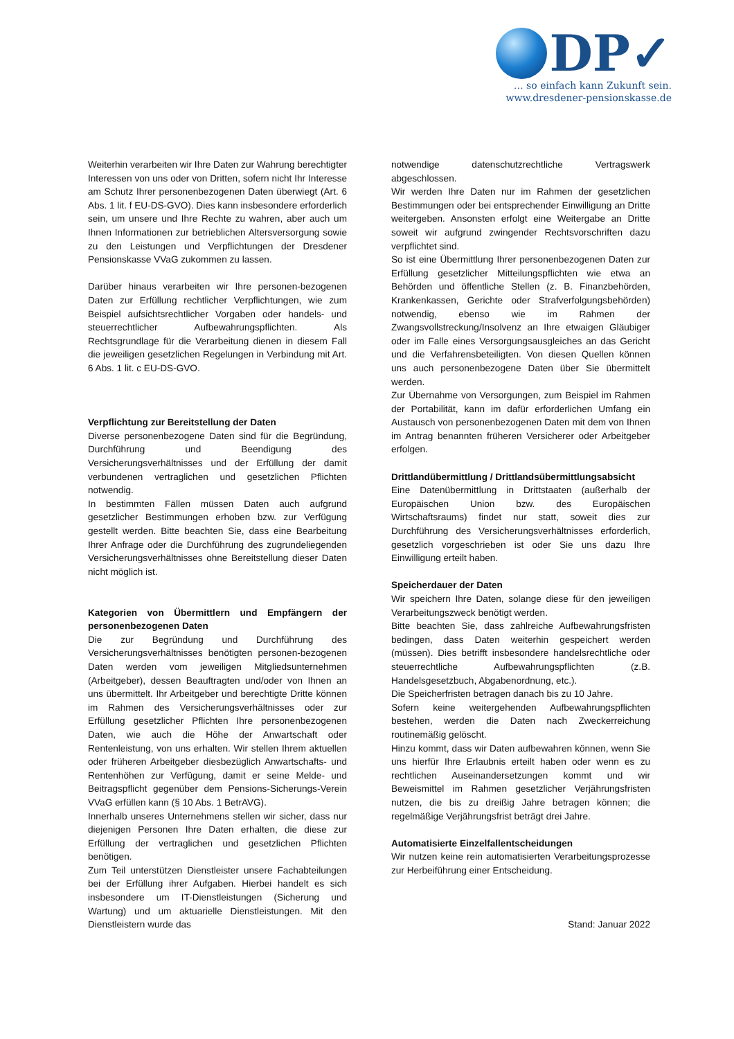DP✓
… so einfach kann Zukunft sein.
www.dresdener-pensionskasse.de
Weiterhin verarbeiten wir Ihre Daten zur Wahrung berechtigter Interessen von uns oder von Dritten, sofern nicht Ihr Interesse am Schutz Ihrer personenbezogenen Daten überwiegt (Art. 6 Abs. 1 lit. f EU-DS-GVO). Dies kann insbesondere erforderlich sein, um unsere und Ihre Rechte zu wahren, aber auch um Ihnen Informationen zur betrieblichen Altersversorgung sowie zu den Leistungen und Verpflichtungen der Dresdener Pensionskasse VVaG zukommen zu lassen.
Darüber hinaus verarbeiten wir Ihre personen-bezogenen Daten zur Erfüllung rechtlicher Verpflichtungen, wie zum Beispiel aufsichtsrechtlicher Vorgaben oder handels- und steuerrechtlicher Aufbewahrungspflichten. Als Rechtsgrundlage für die Verarbeitung dienen in diesem Fall die jeweiligen gesetzlichen Regelungen in Verbindung mit Art. 6 Abs. 1 lit. c EU-DS-GVO.
Verpflichtung zur Bereitstellung der Daten
Diverse personenbezogene Daten sind für die Begründung, Durchführung und Beendigung des Versicherungsverhältnisses und der Erfüllung der damit verbundenen vertraglichen und gesetzlichen Pflichten notwendig.
In bestimmten Fällen müssen Daten auch aufgrund gesetzlicher Bestimmungen erhoben bzw. zur Verfügung gestellt werden. Bitte beachten Sie, dass eine Bearbeitung Ihrer Anfrage oder die Durchführung des zugrundeliegenden Versicherungsverhältnisses ohne Bereitstellung dieser Daten nicht möglich ist.
Kategorien von Übermittlern und Empfängern der personenbezogenen Daten
Die zur Begründung und Durchführung des Versicherungsverhältnisses benötigten personen-bezogenen Daten werden vom jeweiligen Mitgliedsunternehmen (Arbeitgeber), dessen Beauftragten und/oder von Ihnen an uns übermittelt. Ihr Arbeitgeber und berechtigte Dritte können im Rahmen des Versicherungsverhältnisses oder zur Erfüllung gesetzlicher Pflichten Ihre personenbezogenen Daten, wie auch die Höhe der Anwartschaft oder Rentenleistung, von uns erhalten. Wir stellen Ihrem aktuellen oder früheren Arbeitgeber diesbezüglich Anwartschafts- und Rentenhöhen zur Verfügung, damit er seine Melde- und Beitragspflicht gegenüber dem Pensions-Sicherungs-Verein VVaG erfüllen kann (§ 10 Abs. 1 BetrAVG).
Innerhalb unseres Unternehmens stellen wir sicher, dass nur diejenigen Personen Ihre Daten erhalten, die diese zur Erfüllung der vertraglichen und gesetzlichen Pflichten benötigen.
Zum Teil unterstützen Dienstleister unsere Fachabteilungen bei der Erfüllung ihrer Aufgaben. Hierbei handelt es sich insbesondere um IT-Dienstleistungen (Sicherung und Wartung) und um aktuarielle Dienstleistungen. Mit den Dienstleistern wurde das
notwendige datenschutzrechtliche Vertragswerk abgeschlossen.
Wir werden Ihre Daten nur im Rahmen der gesetzlichen Bestimmungen oder bei entsprechender Einwilligung an Dritte weitergeben. Ansonsten erfolgt eine Weitergabe an Dritte soweit wir aufgrund zwingender Rechtsvorschriften dazu verpflichtet sind.
So ist eine Übermittlung Ihrer personenbezogenen Daten zur Erfüllung gesetzlicher Mitteilungspflichten wie etwa an Behörden und öffentliche Stellen (z. B. Finanzbehörden, Krankenkassen, Gerichte oder Strafverfolgungsbehörden) notwendig, ebenso wie im Rahmen der Zwangsvollstreckung/Insolvenz an Ihre etwaigen Gläubiger oder im Falle eines Versorgungsausgleiches an das Gericht und die Verfahrensbeteiligten. Von diesen Quellen können uns auch personenbezogene Daten über Sie übermittelt werden.
Zur Übernahme von Versorgungen, zum Beispiel im Rahmen der Portabilität, kann im dafür erforderlichen Umfang ein Austausch von personenbezogenen Daten mit dem von Ihnen im Antrag benannten früheren Versicherer oder Arbeitgeber erfolgen.
Drittlandübermittlung / Drittlandsübermittlungsabsicht
Eine Datenübermittlung in Drittstaaten (außerhalb der Europäischen Union bzw. des Europäischen Wirtschaftsraums) findet nur statt, soweit dies zur Durchführung des Versicherungsverhältnisses erforderlich, gesetzlich vorgeschrieben ist oder Sie uns dazu Ihre Einwilligung erteilt haben.
Speicherdauer der Daten
Wir speichern Ihre Daten, solange diese für den jeweiligen Verarbeitungszweck benötigt werden.
Bitte beachten Sie, dass zahlreiche Aufbewahrungsfristen bedingen, dass Daten weiterhin gespeichert werden (müssen). Dies betrifft insbesondere handelsrechtliche oder steuerrechtliche Aufbewahrungspflichten (z.B. Handelsgesetzbuch, Abgabenordnung, etc.).
Die Speicherfristen betragen danach bis zu 10 Jahre.
Sofern keine weitergehenden Aufbewahrungspflichten bestehen, werden die Daten nach Zweckerreichung routinemäßig gelöscht.
Hinzu kommt, dass wir Daten aufbewahren können, wenn Sie uns hierfür Ihre Erlaubnis erteilt haben oder wenn es zu rechtlichen Auseinandersetzungen kommt und wir Beweismittel im Rahmen gesetzlicher Verjährungsfristen nutzen, die bis zu dreißig Jahre betragen können; die regelmäßige Verjährungsfrist beträgt drei Jahre.
Automatisierte Einzelfallentscheidungen
Wir nutzen keine rein automatisierten Verarbeitungsprozesse zur Herbeiführung einer Entscheidung.
Stand: Januar 2022